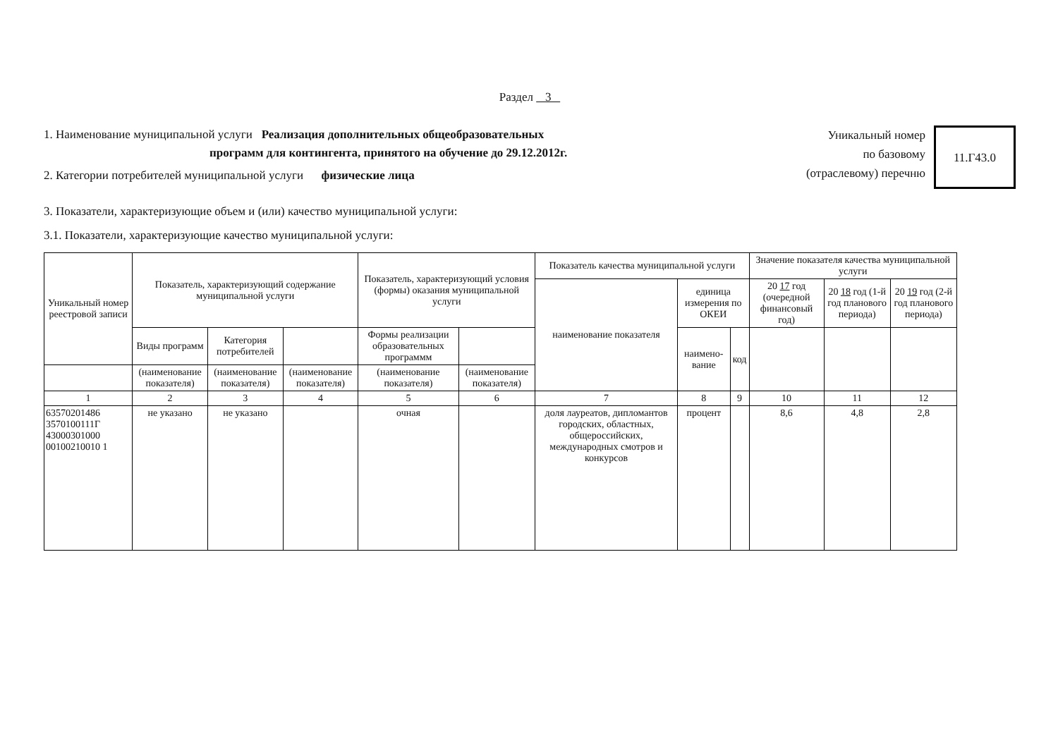Раздел 3
1. Наименование муниципальной услуги Реализация дополнительных общеобразовательных
программ для контингента, принятого на обучение до 29.12.2012г.
2. Категории потребителей муниципальной услуги физические лица
Уникальный номер
по базовому
(отраслевому) перечню
11.Г43.0
3. Показатели, характеризующие объем и (или) качество муниципальной услуги:
3.1. Показатели, характеризующие качество муниципальной услуги:
| Уникальный номер реестровой записи | Показатель, характеризующий содержание муниципальной услуги | | | Показатель, характеризующий условия (формы) оказания муниципальной услуги | | Показатель качества муниципальной услуги | | | Значение показателя качества муниципальной услуги | | |
| --- | --- | --- | --- | --- | --- | --- | --- | --- | --- | --- | --- |
| | | | | | | наименование показателя | единица измерения по ОКЕИ | | 20 17 год (очередной финансовый год) | 20 18 год (1-й год планового периода) | 20 19 год (2-й год планового периода) |
| | Виды программ | Категория потребителей | | Формы реализации образовательных программм | | | наимено-вание | код | | | |
| | (наименование показателя) | (наименование показателя) | (наименование показателя) | (наименование показателя) | (наименование показателя) | | | | | | |
| 1 | 2 | 3 | 4 | 5 | 6 | 7 | 8 | 9 | 10 | 11 | 12 |
| 63570201486 3570100111Г 43000301000 00100210010 1 | не указано | не указано | | очная | | доля лауреатов, дипломантов городских, областных, общероссийских, международных смотров и конкурсов | процент | | 8,6 | 4,8 | 2,8 |